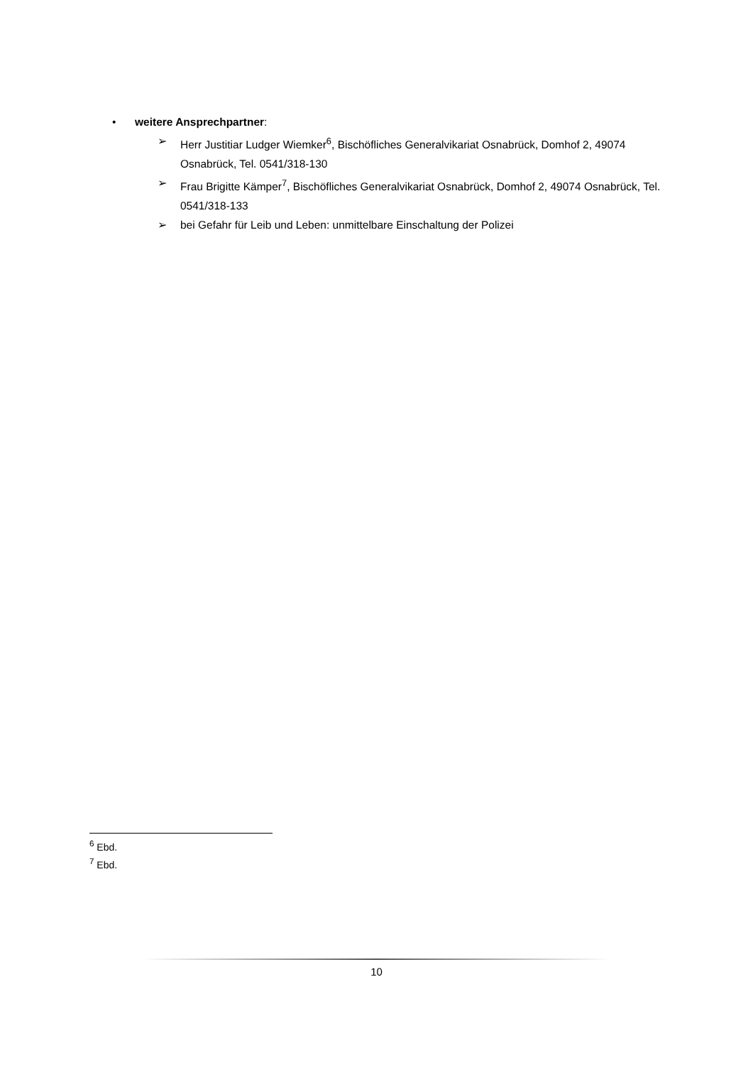• weitere Ansprechpartner:
➢ Herr Justitiar Ludger Wiemker<sup>6</sup>, Bischöfliches Generalvikariat Osnabrück, Domhof 2, 49074 Osnabrück, Tel. 0541/318-130
➢ Frau Brigitte Kämper<sup>7</sup>, Bischöfliches Generalvikariat Osnabrück, Domhof 2, 49074 Osnabrück, Tel. 0541/318-133
➢ bei Gefahr für Leib und Leben: unmittelbare Einschaltung der Polizei
<sup>6</sup> Ebd.
<sup>7</sup> Ebd.
10